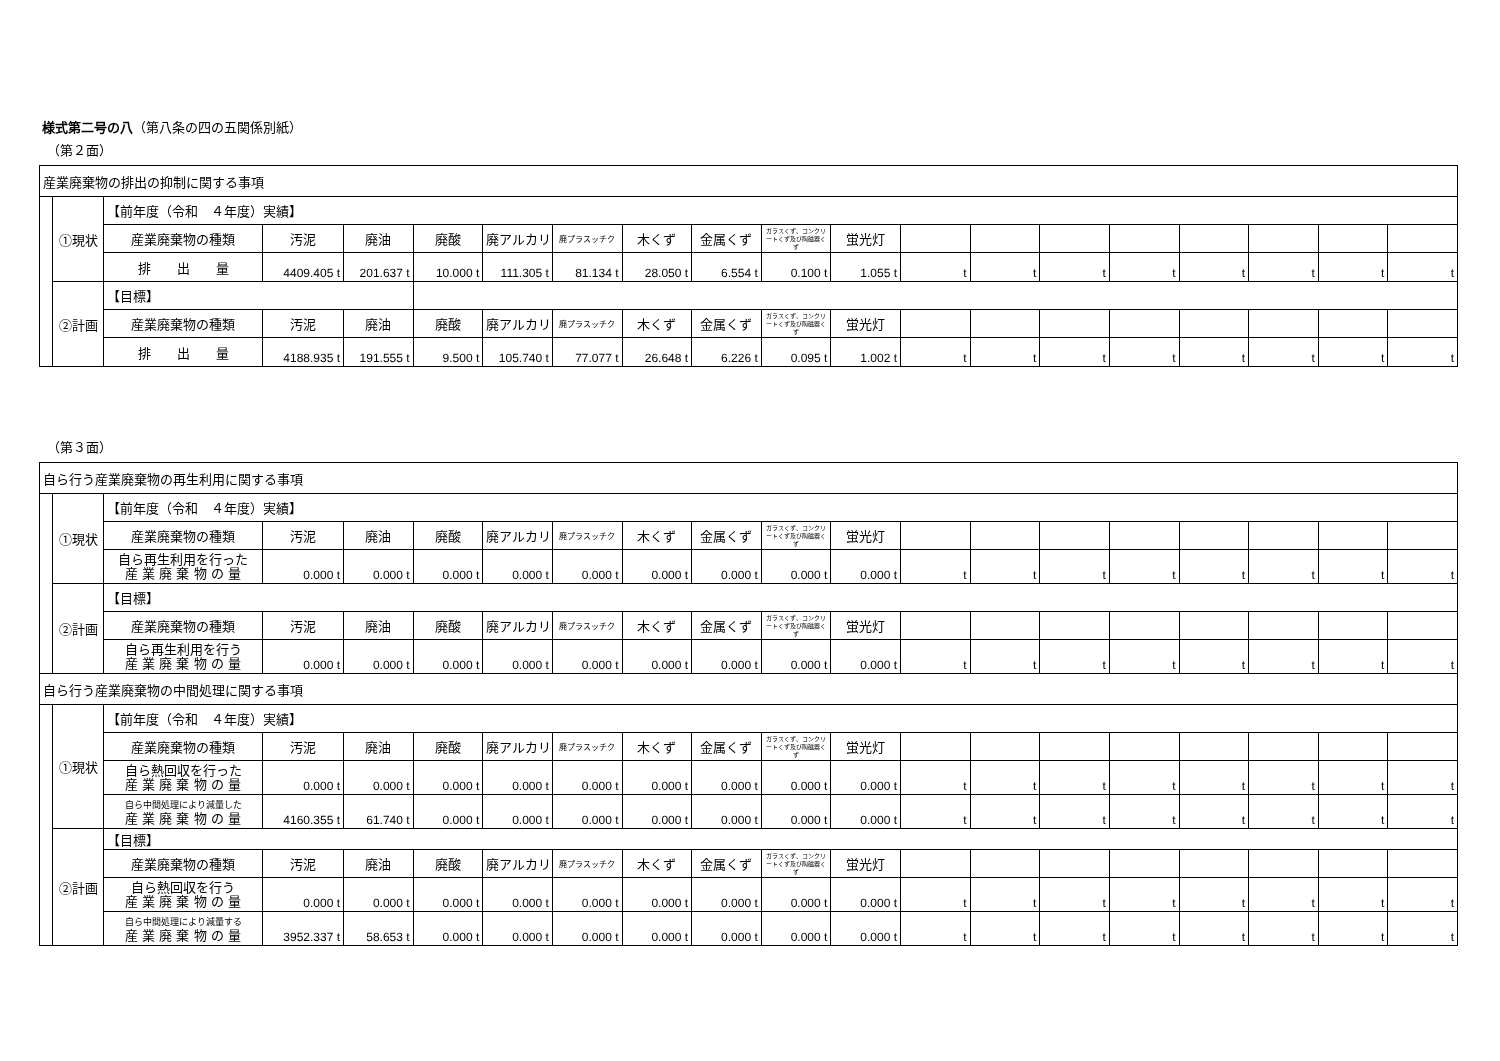様式第二号の八（第八条の四の五関係別紙）
（第２面）
| 産業廃棄物の排出の抑制に関する事項 | | | | | | | | | | | | | | | | | | | |
| | ①現状 | 【前年度（令和 ４年度）実績】 | | | | | | | | | | | | | | | | | |
| | | 産業廃棄物の種類 | 汚泥 | 廃油 | 廃酸 | 廃アルカリ | 廃プラスッチク | 木くず | 金属くず | ガラスくず、コンクリートくず及び陶磁器くず | 蛍光灯 | | | | | | | | |
| | | 排 出 量 | 4409.405 t | 201.637 t | 10.000 t | 111.305 t | 81.134 t | 28.050 t | 6.554 t | 0.100 t | 1.055 t | t | t | t | t | t | t | t | t |
| | ②計画 | 【目標】 | | | | | | | | | | | | | | | | | |
| | | 産業廃棄物の種類 | 汚泥 | 廃油 | 廃酸 | 廃アルカリ | 廃プラスッチク | 木くず | 金属くず | ガラスくず、コンクリートくず及び陶磁器くず | 蛍光灯 | | | | | | | | |
| | | 排 出 量 | 4188.935 t | 191.555 t | 9.500 t | 105.740 t | 77.077 t | 26.648 t | 6.226 t | 0.095 t | 1.002 t | t | t | t | t | t | t | t | t |
（第３面）
| 自ら行う産業廃棄物の再生利用に関する事項 | | | | | | | | | | | | | | | | | | | |
| | ①現状 | 【前年度（令和 ４年度）実績】 | | | | | | | | | | | | | | | | | |
| | | 産業廃棄物の種類 | 汚泥 | 廃油 | 廃酸 | 廃アルカリ | 廃プラスッチク | 木くず | 金属くず | ガラスくず、コンクリートくず及び陶磁器くず | 蛍光灯 | | | | | | | | |
| | | 自ら再生利用を行った 産 業 廃 棄 物 の 量 | 0.000 t | 0.000 t | 0.000 t | 0.000 t | 0.000 t | 0.000 t | 0.000 t | 0.000 t | 0.000 t | t | t | t | t | t | t | t | t |
| | ②計画 | 【目標】 | | | | | | | | | | | | | | | | | |
| | | 産業廃棄物の種類 | 汚泥 | 廃油 | 廃酸 | 廃アルカリ | 廃プラスッチク | 木くず | 金属くず | ガラスくず、コンクリートくず及び陶磁器くず | 蛍光灯 | | | | | | | | |
| | | 自ら再生利用を行う 産 業 廃 棄 物 の 量 | 0.000 t | 0.000 t | 0.000 t | 0.000 t | 0.000 t | 0.000 t | 0.000 t | 0.000 t | 0.000 t | t | t | t | t | t | t | t | t |
| 自ら行う産業廃棄物の中間処理に関する事項 | | | | | | | | | | | | | | | | | | | |
| | ①現状 | 【前年度（令和 ４年度）実績】 | | | | | | | | | | | | | | | | | |
| | | 産業廃棄物の種類 | 汚泥 | 廃油 | 廃酸 | 廃アルカリ | 廃プラスッチク | 木くず | 金属くず | ガラスくず、コンクリートくず及び陶磁器くず | 蛍光灯 | | | | | | | | |
| | | 自ら熱回収を行った 産 業 廃 棄 物 の 量 | 0.000 t | 0.000 t | 0.000 t | 0.000 t | 0.000 t | 0.000 t | 0.000 t | 0.000 t | 0.000 t | t | t | t | t | t | t | t | t |
| | | 自ら中間処理により減量した 産 業 廃 棄 物 の 量 | 4160.355 t | 61.740 t | 0.000 t | 0.000 t | 0.000 t | 0.000 t | 0.000 t | 0.000 t | 0.000 t | t | t | t | t | t | t | t | t |
| | ②計画 | 【目標】 | | | | | | | | | | | | | | | | | |
| | | 産業廃棄物の種類 | 汚泥 | 廃油 | 廃酸 | 廃アルカリ | 廃プラスッチク | 木くず | 金属くず | ガラスくず、コンクリートくず及び陶磁器くず | 蛍光灯 | | | | | | | | |
| | | 自ら熱回収を行う 産 業 廃 棄 物 の 量 | 0.000 t | 0.000 t | 0.000 t | 0.000 t | 0.000 t | 0.000 t | 0.000 t | 0.000 t | 0.000 t | t | t | t | t | t | t | t | t |
| | | 自ら中間処理により減量する 産 業 廃 棄 物 の 量 | 3952.337 t | 58.653 t | 0.000 t | 0.000 t | 0.000 t | 0.000 t | 0.000 t | 0.000 t | 0.000 t | t | t | t | t | t | t | t | t |